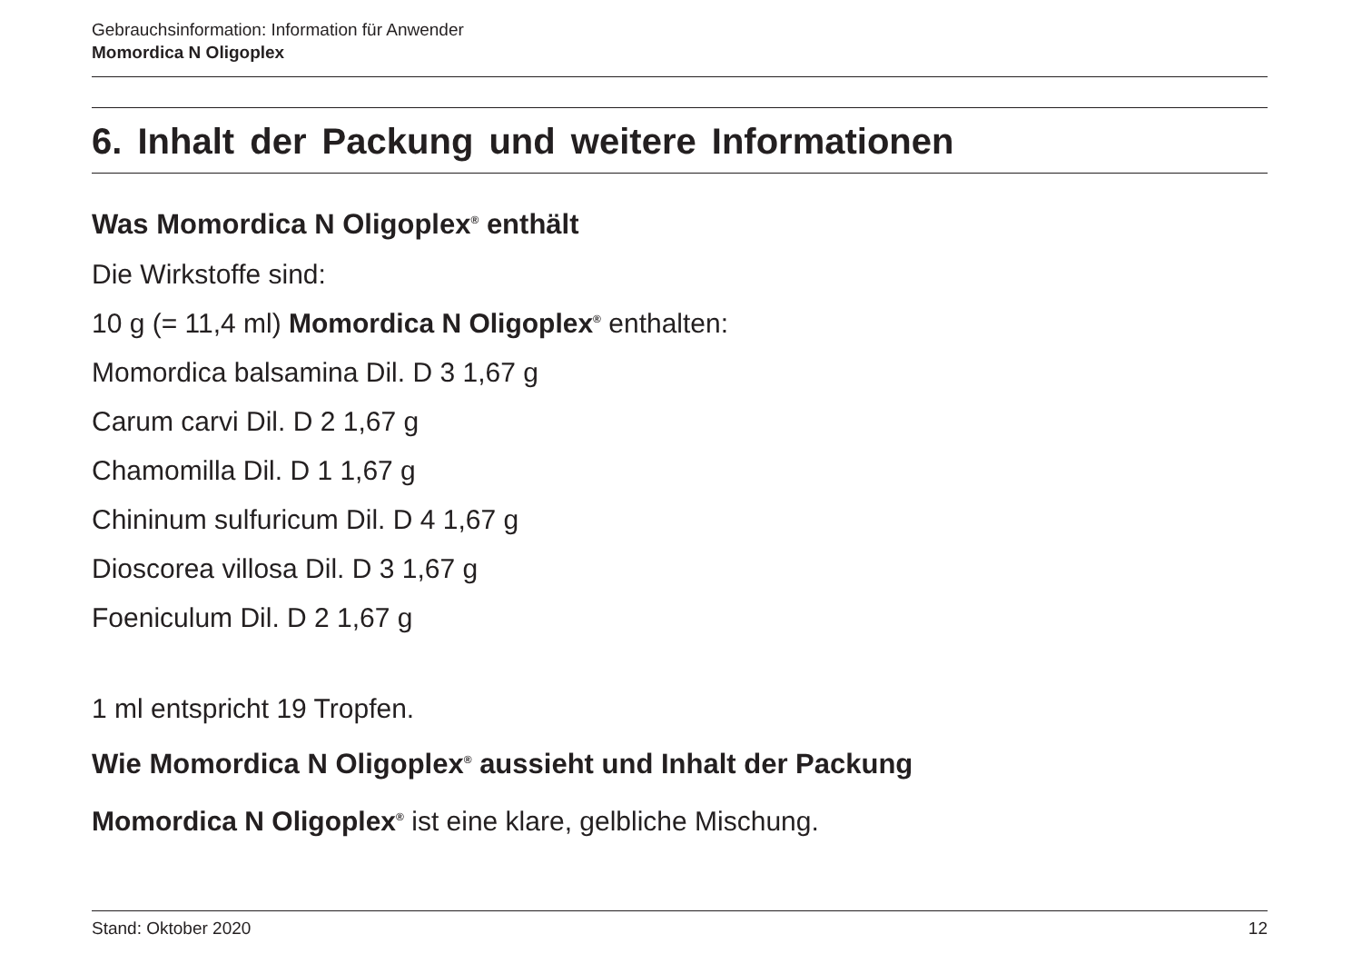Gebrauchsinformation: Information für Anwender
Momordica N Oligoplex
6. Inhalt der Packung und weitere Informationen
Was Momordica N Oligoplex<sup>®</sup> enthält
Die Wirkstoffe sind:
10 g (= 11,4 ml) Momordica N Oligoplex<sup>®</sup> enthalten:
Momordica balsamina Dil. D 3 1,67 g
Carum carvi Dil. D 2 1,67 g
Chamomilla Dil. D 1 1,67 g
Chininum sulfuricum Dil. D 4 1,67 g
Dioscorea villosa Dil. D 3 1,67 g
Foeniculum Dil. D 2 1,67 g
1 ml entspricht 19 Tropfen.
Wie Momordica N Oligoplex<sup>®</sup> aussieht und Inhalt der Packung
Momordica N Oligoplex<sup>®</sup> ist eine klare, gelbliche Mischung.
Stand: Oktober 2020 12